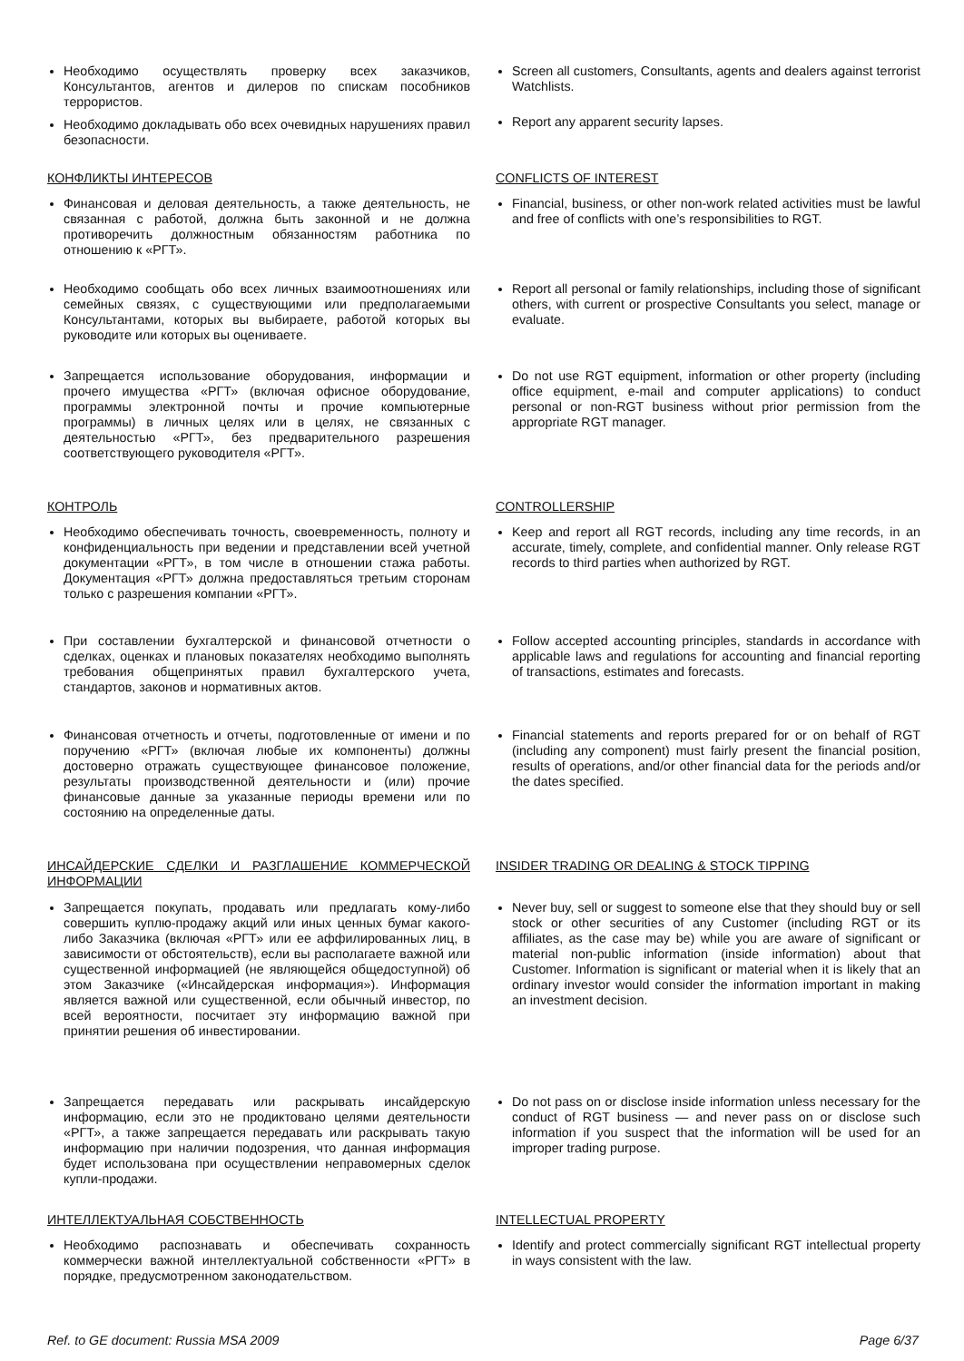Необходимо осуществлять проверку всех заказчиков, Консультантов, агентов и дилеров по спискам пособников террористов.
Необходимо докладывать обо всех очевидных нарушениях правил безопасности.
Screen all customers, Consultants, agents and dealers against terrorist Watchlists.
Report any apparent security lapses.
КОНФЛИКТЫ ИНТЕРЕСОВ CONFLICTS OF INTEREST
Финансовая и деловая деятельность, а также деятельность, не связанная с работой, должна быть законной и не должна противоречить должностным обязанностям работника по отношению к «РГТ».
Financial, business, or other non-work related activities must be lawful and free of conflicts with one’s responsibilities to RGT.
Необходимо сообщать обо всех личных взаимоотношениях или семейных связях, с существующими или предполагаемыми Консультантами, которых вы выбираете, работой которых вы руководите или которых вы оцениваете.
Report all personal or family relationships, including those of significant others, with current or prospective Consultants you select, manage or evaluate.
Запрещается использование оборудования, информации и прочего имущества «РГТ» (включая офисное оборудование, программы электронной почты и прочие компьютерные программы) в личных целях или в целях, не связанных с деятельностью «РГТ», без предварительного разрешения соответствующего руководителя «РГТ».
Do not use RGT equipment, information or other property (including office equipment, e-mail and computer applications) to conduct personal or non-RGT business without prior permission from the appropriate RGT manager.
КОНТРОЛЬ CONTROLLERSHIP
Необходимо обеспечивать точность, своевременность, полноту и конфиденциальность при ведении и представлении всей учетной документации «РГТ», в том числе в отношении стажа работы. Документация «РГТ» должна предоставляться третьим сторонам только с разрешения компании «РГТ».
Keep and report all RGT records, including any time records, in an accurate, timely, complete, and confidential manner. Only release RGT records to third parties when authorized by RGT.
При составлении бухгалтерской и финансовой отчетности о сделках, оценках и плановых показателях необходимо выполнять требования общепринятых правил бухгалтерского учета, стандартов, законов и нормативных актов.
Follow accepted accounting principles, standards in accordance with applicable laws and regulations for accounting and financial reporting of transactions, estimates and forecasts.
Финансовая отчетность и отчеты, подготовленные от имени и по поручению «РГТ» (включая любые их компоненты) должны достоверно отражать существующее финансовое положение, результаты производственной деятельности и (или) прочие финансовые данные за указанные периоды времени или по состоянию на определенные даты.
Financial statements and reports prepared for or on behalf of RGT (including any component) must fairly present the financial position, results of operations, and/or other financial data for the periods and/or the dates specified.
ИНСАЙДЕРСКИЕ СДЕЛКИ И РАЗГЛАШЕНИЕ КОММЕРЧЕСКОЙ ИНФОРМАЦИИ
INSIDER TRADING OR DEALING & STOCK TIPPING
Запрещается покупать, продавать или предлагать кому-либо совершить куплю-продажу акций или иных ценных бумаг какого-либо Заказчика (включая «РГТ» или ее аффилированных лиц, в зависимости от обстоятельств), если вы располагаете важной или существенной информацией (не являющейся общедоступной) об этом Заказчике («Инсайдерская информация»). Информация является важной или существенной, если обычный инвестор, по всей вероятности, посчитает эту информацию важной при принятии решения об инвестировании.
Never buy, sell or suggest to someone else that they should buy or sell stock or other securities of any Customer (including RGT or its affiliates, as the case may be) while you are aware of significant or material non-public information (inside information) about that Customer. Information is significant or material when it is likely that an ordinary investor would consider the information important in making an investment decision.
Запрещается передавать или раскрывать инсайдерскую информацию, если это не продиктовано целями деятельности «РГТ», а также запрещается передавать или раскрывать такую информацию при наличии подозрения, что данная информация будет использована при осуществлении неправомерных сделок купли-продажи.
Do not pass on or disclose inside information unless necessary for the conduct of RGT business — and never pass on or disclose such information if you suspect that the information will be used for an improper trading purpose.
ИНТЕЛЛЕКТУАЛЬНАЯ СОБСТВЕННОСТЬ INTELLECTUAL PROPERTY
Необходимо распознавать и обеспечивать сохранность коммерчески важной интеллектуальной собственности «РГТ» в порядке, предусмотренном законодательством.
Identify and protect commercially significant RGT intellectual property in ways consistent with the law.
Ref. to GE document: Russia MSA 2009 Page 6/37